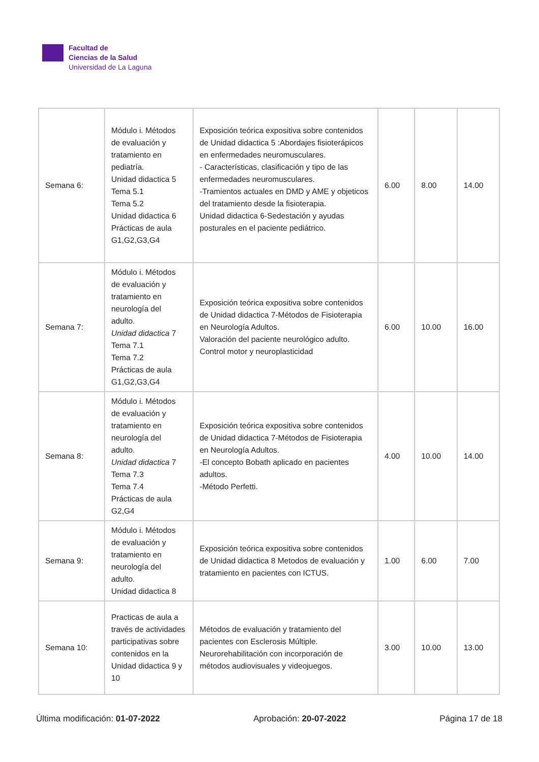Facultad de
Ciencias de la Salud
Universidad de La Laguna
| Semana 6: | Módulo i. Métodos de evaluación y tratamiento en pediatría. Unidad didactica 5 Tema 5.1 Tema 5.2 Unidad didactica 6 Prácticas de aula G1,G2,G3,G4 | Exposición teórica expositiva sobre contenidos de Unidad didactica 5 :Abordajes fisioterápicos en enfermedades neuromusculares. - Características, clasificación y tipo de las enfermedades neuromusculares. -Tramientos actuales en DMD y AME y objeticos del tratamiento desde la fisioterapia. Unidad didactica 6-Sedestación y ayudas posturales en el paciente pediátrico. | 6.00 | 8.00 | 14.00 |
| Semana 7: | Módulo i. Métodos de evaluación y tratamiento en neurología del adulto. Unidad didactica 7 Tema 7.1 Tema 7.2 Prácticas de aula G1,G2,G3,G4 | Exposición teórica expositiva sobre contenidos de Unidad didactica 7-Métodos de Fisioterapia en Neurología Adultos. Valoración del paciente neurológico adulto. Control motor y neuroplasticidad | 6.00 | 10.00 | 16.00 |
| Semana 8: | Módulo i. Métodos de evaluación y tratamiento en neurología del adulto. Unidad didactica 7 Tema 7.3 Tema 7.4 Prácticas de aula G2,G4 | Exposición teórica expositiva sobre contenidos de Unidad didactica 7-Métodos de Fisioterapia en Neurología Adultos. -El concepto Bobath aplicado en pacientes adultos. -Método Perfetti. | 4.00 | 10.00 | 14.00 |
| Semana 9: | Módulo i. Métodos de evaluación y tratamiento en neurología del adulto. Unidad didactica 8 | Exposición teórica expositiva sobre contenidos de Unidad didactica 8 Metodos de evaluación y tratamiento en pacientes con ICTUS. | 1.00 | 6.00 | 7.00 |
| Semana 10: | Practicas de aula a través de actividades participativas sobre contenidos en la Unidad didactica 9 y 10 | Métodos de evaluación y tratamiento del pacientes con Esclerosis Múltiple. Neurorehabilitación con incorporación de métodos audiovisuales y videojuegos. | 3.00 | 10.00 | 13.00 |
Última modificación: 01-07-2022 Aprobación: 20-07-2022 Página 17 de 18